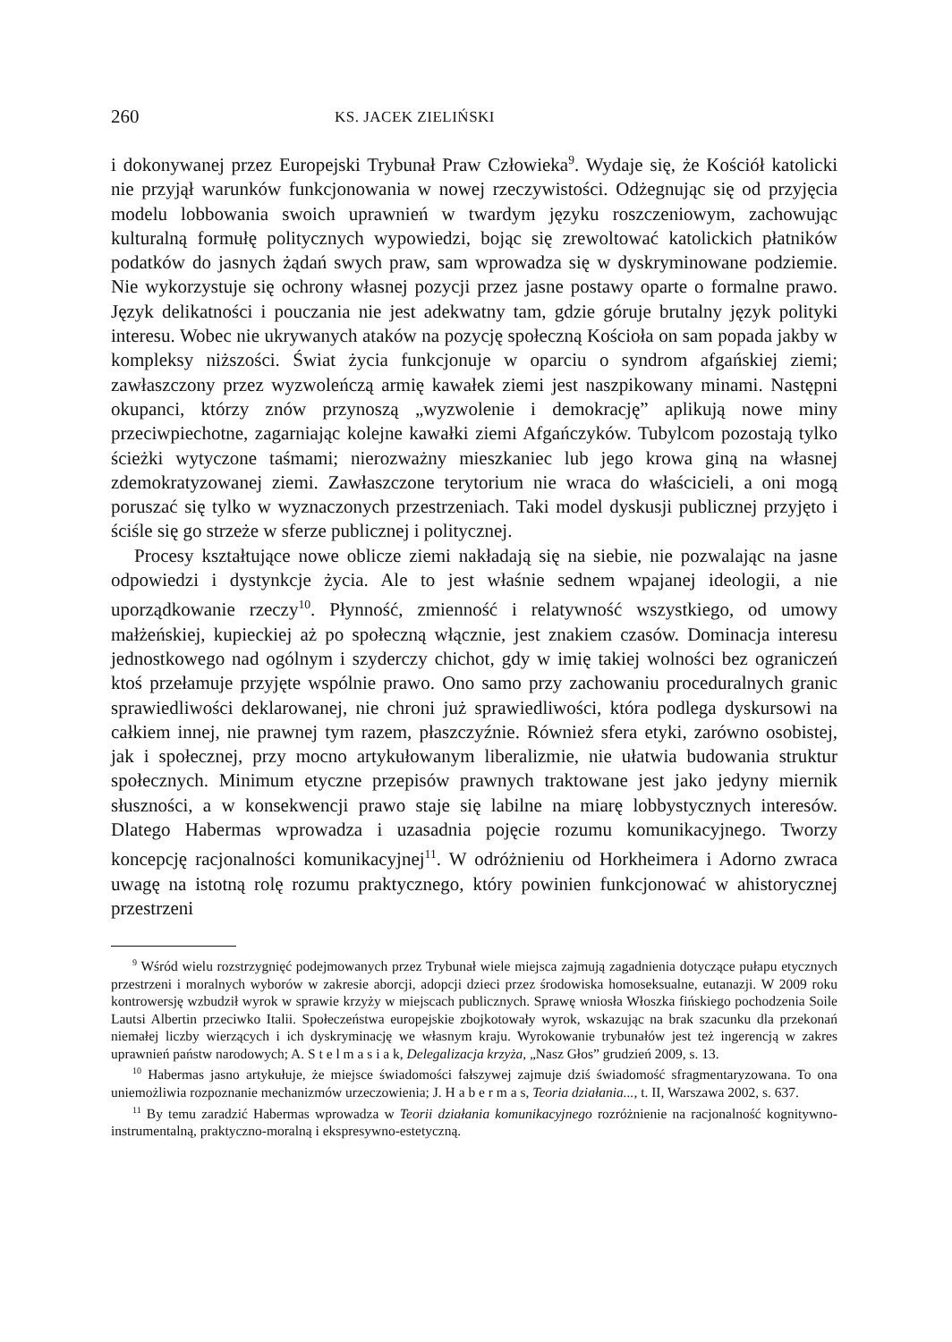260 KS. JACEK ZIELIŃSKI
i dokonywanej przez Europejski Trybunał Praw Człowieka<sup>9</sup>. Wydaje się, że Kościół katolicki nie przyjął warunków funkcjonowania w nowej rzeczywistości. Odżegnując się od przyjęcia modelu lobbowania swoich uprawnień w twardym języku roszczeniowym, zachowując kulturalną formułę politycznych wypowiedzi, bojąc się zrewoltować katolickich płatników podatków do jasnych żądań swych praw, sam wprowadza się w dyskryminowane podziemie. Nie wykorzystuje się ochrony własnej pozycji przez jasne postawy oparte o formalne prawo. Język delikatności i pouczania nie jest adekwatny tam, gdzie góruje brutalny język polityki interesu. Wobec nie ukrywanych ataków na pozycję społeczną Kościoła on sam popada jakby w kompleksy niższości. Świat życia funkcjonuje w oparciu o syndrom afgańskiej ziemi; zawłaszczony przez wyzwoleńczą armię kawałek ziemi jest naszpikowany minami. Następni okupanci, którzy znów przynoszą „wyzwolenie i demokrację” aplikują nowe miny przeciwpiechotne, zagarniając kolejne kawałki ziemi Afgańczyków. Tubylcom pozostają tylko ścieżki wytyczone taśmami; nierozważny mieszkaniec lub jego krowa giną na własnej zdemokratyzowanej ziemi. Zawłaszczone terytorium nie wraca do właścicieli, a oni mogą poruszać się tylko w wyznaczonych przestrzeniach. Taki model dyskusji publicznej przyjęto i ściśle się go strzeże w sferze publicznej i politycznej.
Procesy kształtujące nowe oblicze ziemi nakładają się na siebie, nie pozwalając na jasne odpowiedzi i dystynkcje życia. Ale to jest właśnie sednem wpajanej ideologii, a nie uporządkowanie rzeczy<sup>10</sup>. Płynność, zmienność i relatywność wszystkiego, od umowy małżeńskiej, kupieckiej aż po społeczną włącznie, jest znakiem czasów. Dominacja interesu jednostkowego nad ogólnym i szyderczy chichot, gdy w imię takiej wolności bez ograniczeń ktoś przełamuje przyjęte wspólnie prawo. Ono samo przy zachowaniu proceduralnych granic sprawiedliwości deklarowanej, nie chroni już sprawiedliwości, która podlega dyskursowi na całkiem innej, nie prawnej tym razem, płaszczyźnie. Również sfera etyki, zarówno osobistej, jak i społecznej, przy mocno artykułowanym liberalizmie, nie ułatwia budowania struktur społecznych. Minimum etyczne przepisów prawnych traktowane jest jako jedyny miernik słuszności, a w konsekwencji prawo staje się labilne na miarę lobbystycznych interesów. Dlatego Habermas wprowadza i uzasadnia pojęcie rozumu komunikacyjnego. Tworzy koncepcję racjonalności komunikacyjnej<sup>11</sup>. W odróżnieniu od Horkheimera i Adorno zwraca uwagę na istotną rolę rozumu praktycznego, który powinien funkcjonować w ahistorycznej przestrzeni
<sup>9</sup> Wśród wielu rozstrzygnięć podejmowanych przez Trybunał wiele miejsca zajmują zagadnienia dotyczące pułapu etycznych przestrzeni i moralnych wyborów w zakresie aborcji, adopcji dzieci przez środowiska homoseksualne, eutanazji. W 2009 roku kontrowersję wzbudził wyrok w sprawie krzyży w miejscach publicznych. Sprawę wniosła Włoszka fińskiego pochodzenia Soile Lautsi Albertin przeciwko Italii. Społeczeństwa europejskie zbojkotowały wyrok, wskazując na brak szacunku dla przekonań niemałej liczby wierzących i ich dyskryminację we własnym kraju. Wyrokowanie trybunałów jest też ingerencją w zakres uprawnień państw narodowych; A. S t e l m a s i a k, Delegalizacja krzyża, „Nasz Głos” grudzień 2009, s. 13.
<sup>10</sup> Habermas jasno artykułuje, że miejsce świadomości fałszywej zajmuje dziś świadomość sfragmentaryzowana. To ona uniemożliwia rozpoznanie mechanizmów urzeczowienia; J. H a b e r m a s, Teoria działania..., t. II, Warszawa 2002, s. 637.
<sup>11</sup> By temu zaradzić Habermas wprowadza w Teorii działania komunikacyjnego rozróżnienie na racjonalność kognitywno-instrumentalną, praktyczno-moralną i ekspresywno-estetyczną.